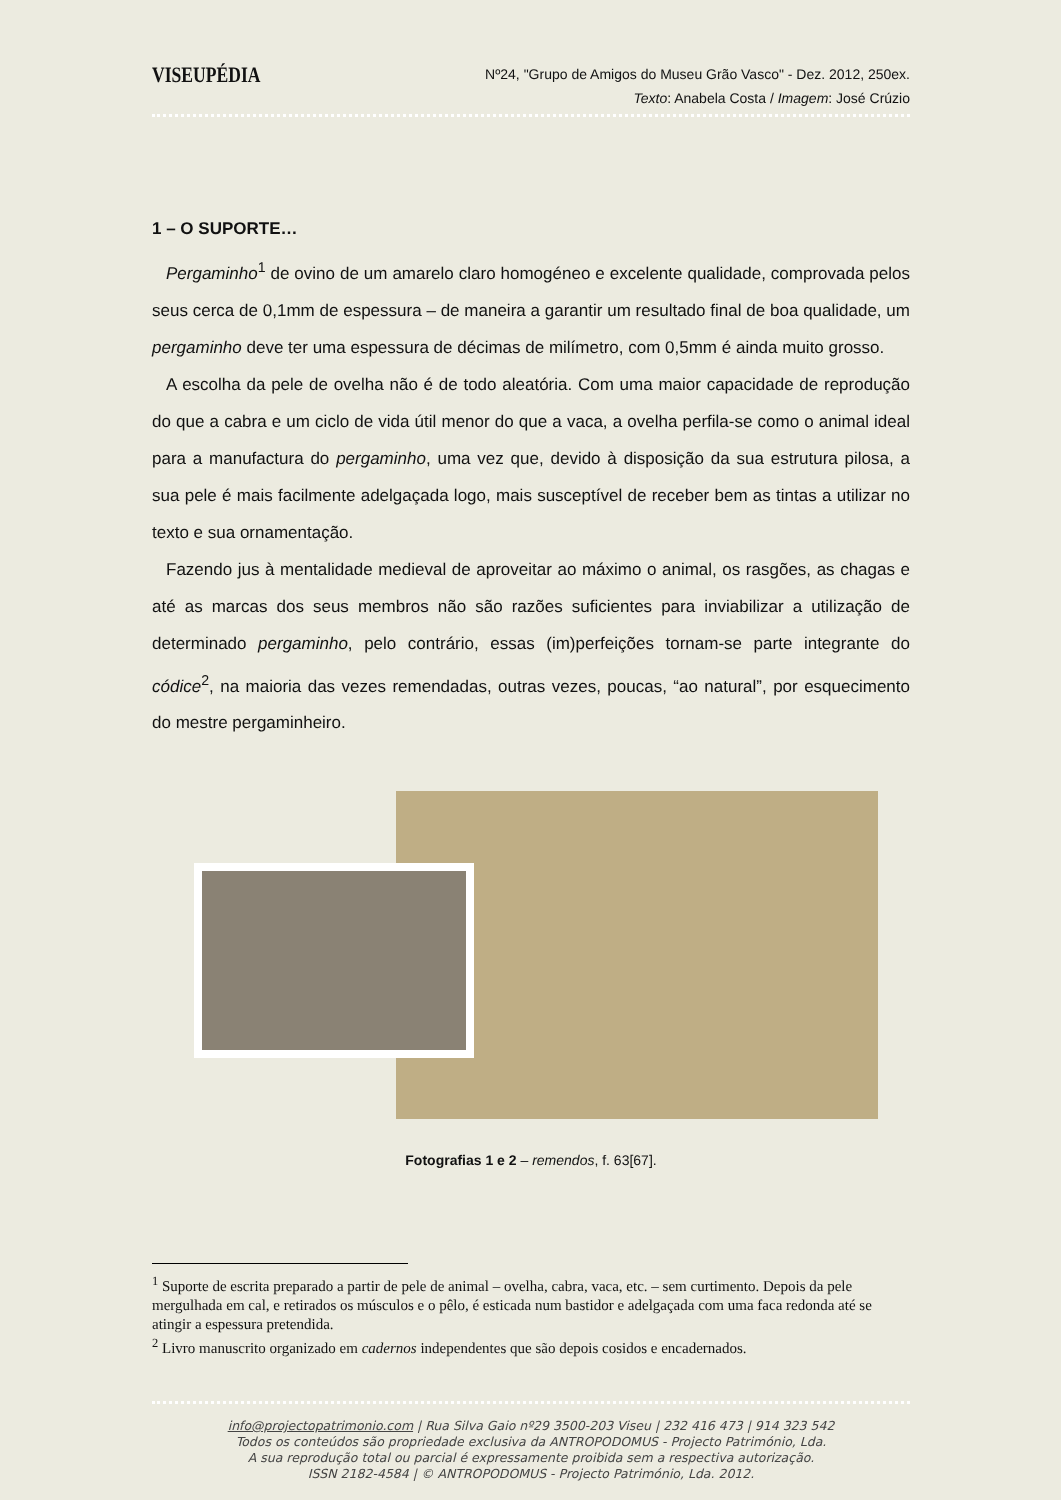VISEUPÉDIA
Nº24, "Grupo de Amigos do Museu Grão Vasco" - Dez. 2012, 250ex.
Texto: Anabela Costa / Imagem: José Crúzio
1 – O SUPORTE…
Pergaminho<sup>1</sup> de ovino de um amarelo claro homogéneo e excelente qualidade, comprovada pelos seus cerca de 0,1mm de espessura – de maneira a garantir um resultado final de boa qualidade, um pergaminho deve ter uma espessura de décimas de milímetro, com 0,5mm é ainda muito grosso.
A escolha da pele de ovelha não é de todo aleatória. Com uma maior capacidade de reprodução do que a cabra e um ciclo de vida útil menor do que a vaca, a ovelha perfila-se como o animal ideal para a manufactura do pergaminho, uma vez que, devido à disposição da sua estrutura pilosa, a sua pele é mais facilmente adelgaçada logo, mais susceptível de receber bem as tintas a utilizar no texto e sua ornamentação.
Fazendo jus à mentalidade medieval de aproveitar ao máximo o animal, os rasgões, as chagas e até as marcas dos seus membros não são razões suficientes para inviabilizar a utilização de determinado pergaminho, pelo contrário, essas (im)perfeições tornam-se parte integrante do códice<sup>2</sup>, na maioria das vezes remendadas, outras vezes, poucas, “ao natural”, por esquecimento do mestre pergaminheiro.
Fotografias 1 e 2 – remendos, f. 63[67].
<sup>1</sup> Suporte de escrita preparado a partir de pele de animal – ovelha, cabra, vaca, etc. – sem curtimento. Depois da pele mergulhada em cal, e retirados os músculos e o pêlo, é esticada num bastidor e adelgaçada com uma faca redonda até se atingir a espessura pretendida.
<sup>2</sup> Livro manuscrito organizado em cadernos independentes que são depois cosidos e encadernados.
info@projectopatrimonio.com | Rua Silva Gaio nº29 3500-203 Viseu | 232 416 473 | 914 323 542
Todos os conteúdos são propriedade exclusiva da ANTROPODOMUS - Projecto Património, Lda.
A sua reprodução total ou parcial é expressamente proibida sem a respectiva autorização.
ISSN 2182-4584 | © ANTROPODOMUS - Projecto Património, Lda. 2012.